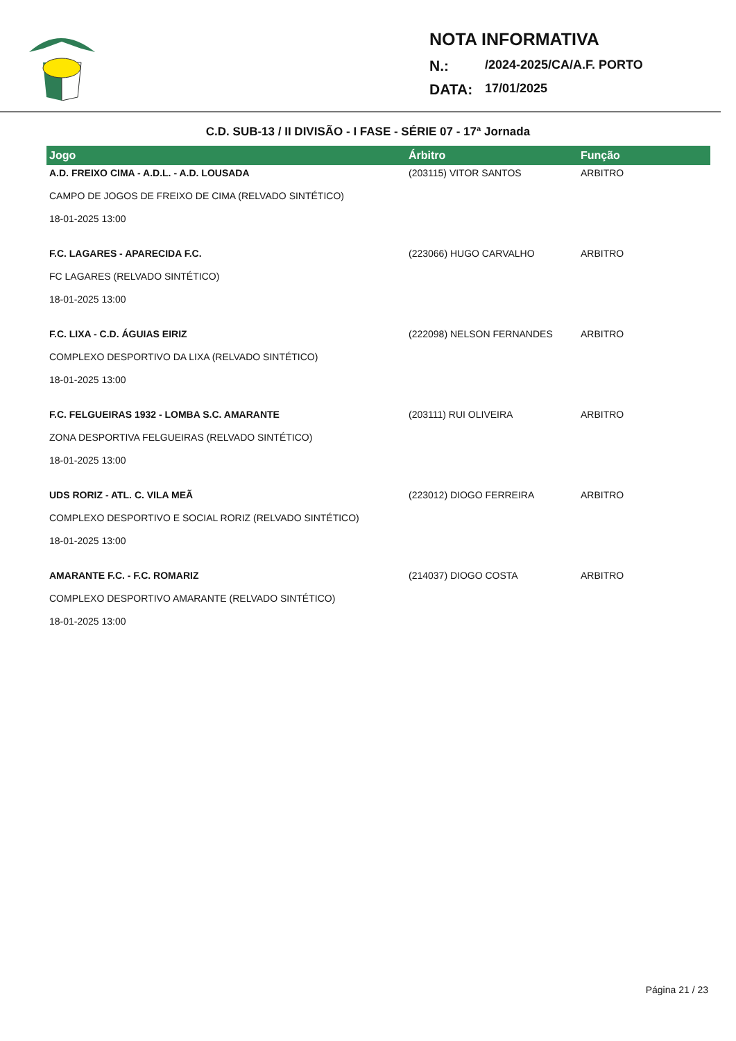NOTA INFORMATIVA
N.: /2024-2025/CA/A.F. PORTO
DATA: 17/01/2025
C.D. SUB-13 / II DIVISÃO - I FASE - SÉRIE 07 - 17ª Jornada
| Jogo | Árbitro | Função |
| --- | --- | --- |
| A.D. FREIXO CIMA - A.D.L. - A.D. LOUSADA | (203115) VITOR SANTOS | ARBITRO |
| CAMPO DE JOGOS DE FREIXO DE CIMA (RELVADO SINTÉTICO) | | |
| 18-01-2025 13:00 | | |
| F.C. LAGARES - APARECIDA F.C. | (223066) HUGO CARVALHO | ARBITRO |
| FC LAGARES (RELVADO SINTÉTICO) | | |
| 18-01-2025 13:00 | | |
| F.C. LIXA - C.D. ÁGUIAS EIRIZ | (222098) NELSON FERNANDES | ARBITRO |
| COMPLEXO DESPORTIVO DA LIXA (RELVADO SINTÉTICO) | | |
| 18-01-2025 13:00 | | |
| F.C. FELGUEIRAS 1932 - LOMBA S.C. AMARANTE | (203111) RUI OLIVEIRA | ARBITRO |
| ZONA DESPORTIVA FELGUEIRAS (RELVADO SINTÉTICO) | | |
| 18-01-2025 13:00 | | |
| UDS RORIZ - ATL. C. VILA MEÃ | (223012) DIOGO FERREIRA | ARBITRO |
| COMPLEXO DESPORTIVO E SOCIAL RORIZ (RELVADO SINTÉTICO) | | |
| 18-01-2025 13:00 | | |
| AMARANTE F.C. - F.C. ROMARIZ | (214037) DIOGO COSTA | ARBITRO |
| COMPLEXO DESPORTIVO AMARANTE (RELVADO SINTÉTICO) | | |
| 18-01-2025 13:00 | | |
Página 21 / 23